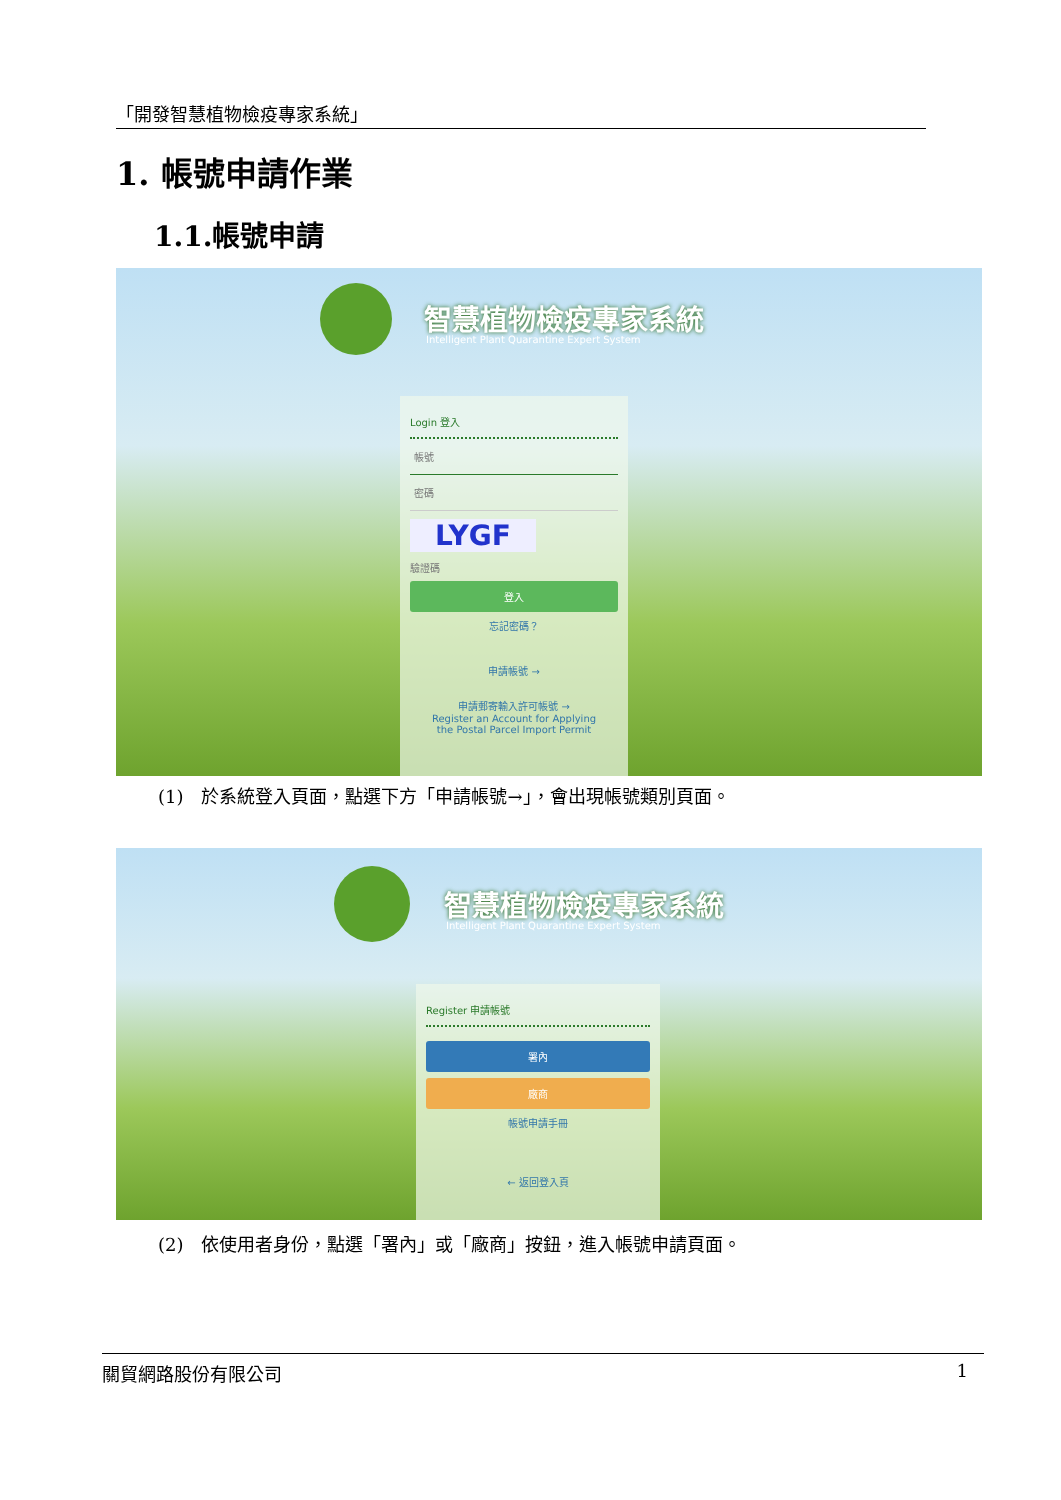「開發智慧植物檢疫專家系統」
1. 帳號申請作業
1.1.帳號申請
智慧植物檢疫專家系統
Intelligent Plant Quarantine Expert System
Login 登入
帳號
密碼
LYGF
驗證碼
登入
忘記密碼？
申請帳號 →
申請郵寄輸入許可帳號 →
Register an Account for Applying
the Postal Parcel Import Permit
(1)　於系統登入頁面，點選下方「申請帳號→」，會出現帳號類別頁面。
智慧植物檢疫專家系統
Intelligent Plant Quarantine Expert System
Register 申請帳號
署內
廠商
帳號申請手冊
← 返回登入頁
(2)　依使用者身份，點選「署內」或「廠商」按鈕，進入帳號申請頁面。
關貿網路股份有限公司 1